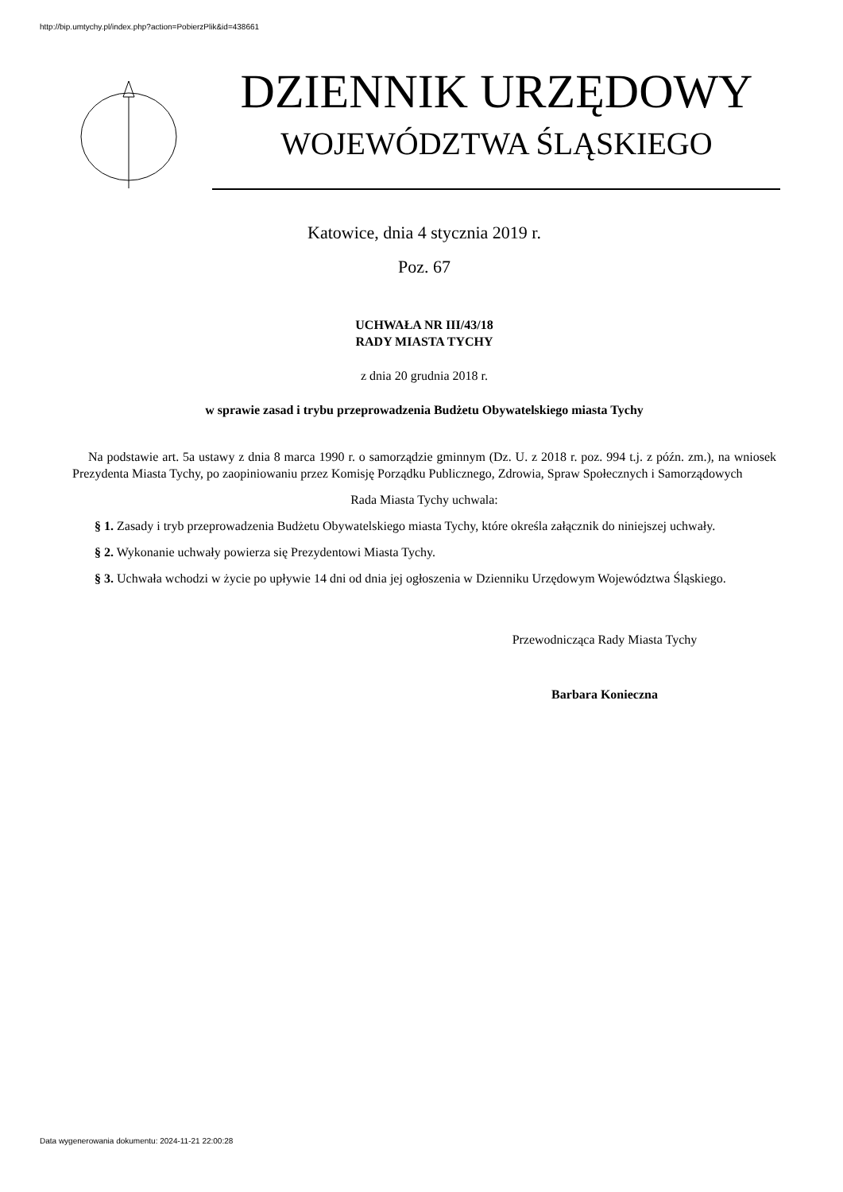http://bip.umtychy.pl/index.php?action=PobierzPlik&id=438661
DZIENNIK URZĘDOWY
WOJEWÓDZTWA ŚLĄSKIEGO
Katowice, dnia 4 stycznia 2019 r.
Poz. 67
UCHWAŁA NR III/43/18
RADY MIASTA TYCHY
z dnia 20 grudnia 2018 r.
w sprawie zasad i trybu przeprowadzenia Budżetu Obywatelskiego miasta Tychy
Na podstawie art. 5a ustawy z dnia 8 marca 1990 r. o samorządzie gminnym (Dz. U. z 2018 r. poz. 994 t.j. z późn. zm.), na wniosek Prezydenta Miasta Tychy, po zaopiniowaniu przez Komisję Porządku Publicznego, Zdrowia, Spraw Społecznych i Samorządowych
Rada Miasta Tychy uchwala:
§ 1. Zasady i tryb przeprowadzenia Budżetu Obywatelskiego miasta Tychy, które określa załącznik do niniejszej uchwały.
§ 2. Wykonanie uchwały powierza się Prezydentowi Miasta Tychy.
§ 3. Uchwała wchodzi w życie po upływie 14 dni od dnia jej ogłoszenia w Dzienniku Urzędowym Województwa Śląskiego.
Przewodnicząca Rady Miasta Tychy
Barbara Konieczna
Data wygenerowania dokumentu: 2024-11-21 22:00:28